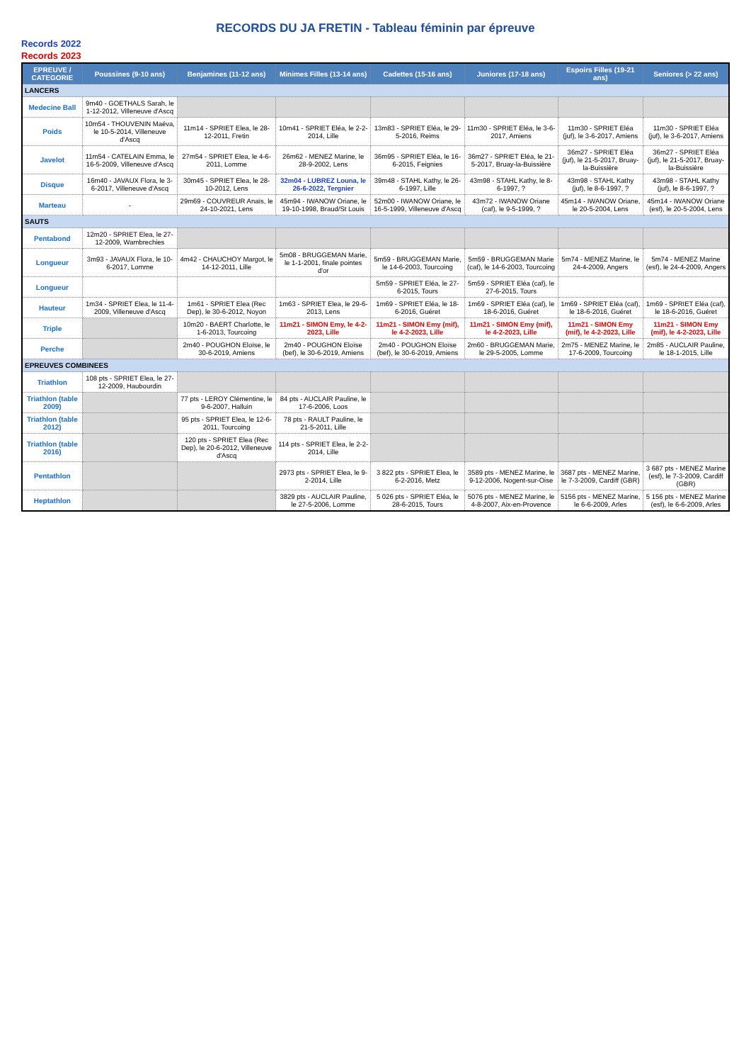RECORDS DU JA FRETIN - Tableau féminin par épreuve
Records 2022
Records 2023
| EPREUVE / CATEGORIE | Poussines (9-10 ans) | Benjamines (11-12 ans) | Minimes Filles (13-14 ans) | Cadettes (15-16 ans) | Juniores (17-18 ans) | Espoirs Filles (19-21 ans) | Seniores (> 22 ans) |
| --- | --- | --- | --- | --- | --- | --- | --- |
| LANCERS | | | | | | | |
| Medecine Ball | 9m40 - GOETHALS Sarah, le 1-12-2012, Villeneuve d'Ascq | | | | | | |
| Poids | 10m54 - THOUVENIN Maéva, le 10-5-2014, Villeneuve d'Ascq | 11m14 - SPRIET Elea, le 28-12-2011, Fretin | 10m41 - SPRIET Eléa, le 2-2-2014, Lille | 13m83 - SPRIET Eléa, le 29-5-2016, Reims | 11m30 - SPRIET Eléa, le 3-6-2017, Amiens | 11m30 - SPRIET Eléa (juf), le 3-6-2017, Amiens | 11m30 - SPRIET Eléa (juf), le 3-6-2017, Amiens |
| Javelot | 11m54 - CATELAIN Emma, le 16-5-2009, Villeneuve d'Ascq | 27m54 - SPRIET Elea, le 4-6-2011, Lomme | 26m62 - MENEZ Marine, le 28-9-2002, Lens | 36m95 - SPRIET Eléa, le 16-6-2015, Feignies | 36m27 - SPRIET Eléa, le 21-5-2017, Bruay-la-Buissière | 36m27 - SPRIET Eléa (juf), le 21-5-2017, Bruay-la-Buissière | 36m27 - SPRIET Eléa (juf), le 21-5-2017, Bruay-la-Buissière |
| Disque | 16m40 - JAVAUX Flora, le 3-6-2017, Villeneuve d'Ascq | 30m45 - SPRIET Elea, le 28-10-2012, Lens | 32m04 - LUBREZ Louna, le 26-6-2022, Tergnier | 39m48 - STAHL Kathy, le 26-6-1997, Lille | 43m98 - STAHL Kathy, le 8-6-1997, ? | 43m98 - STAHL Kathy (juf), le 8-6-1997, ? | 43m98 - STAHL Kathy (juf), le 8-6-1997, ? |
| Marteau | - | 29m69 - COUVREUR Anaïs, le 24-10-2021, Lens | 45m94 - IWANOW Oriane, le 19-10-1998, Braud/St Louis | 52m00 - IWANOW Oriane, le 16-5-1999, Villeneuve d'Ascq | 43m72 - IWANOW Oriane (caf), le 9-5-1999, ? | 45m14 - IWANOW Oriane, le 20-5-2004, Lens | 45m14 - IWANOW Oriane (esf), le 20-5-2004, Lens |
| SAUTS | | | | | | | |
| Pentabond | 12m20 - SPRIET Elea, le 27-12-2009, Wambrechies | | | | | | |
| Longueur | 3m93 - JAVAUX Flora, le 10-6-2017, Lomme | 4m42 - CHAUCHOY Margot, le 14-12-2011, Lille | 5m08 - BRUGGEMAN Marie, le 1-1-2001, finale pointes d'or | 5m59 - BRUGGEMAN Marie, le 14-6-2003, Tourcoing | 5m59 - BRUGGEMAN Marie (caf), le 14-6-2003, Tourcoing | 5m74 - MENEZ Marine, le 24-4-2009, Angers | 5m74 - MENEZ Marine (esf), le 24-4-2009, Angers |
| Longueur | | | | 5m59 - SPRIET Eléa, le 27-6-2015, Tours | 5m59 - SPRIET Eléa (caf), le 27-6-2015, Tours | | |
| Hauteur | 1m34 - SPRIET Elea, le 11-4-2009, Villeneuve d'Ascq | 1m61 - SPRIET Elea (Rec Dep), le 30-6-2012, Noyon | 1m63 - SPRIET Elea, le 29-6-2013, Lens | 1m69 - SPRIET Eléa, le 18-6-2016, Guéret | 1m69 - SPRIET Eléa (caf), le 18-6-2016, Guéret | 1m69 - SPRIET Eléa (caf), le 18-6-2016, Guéret | 1m69 - SPRIET Eléa (caf), le 18-6-2016, Guéret |
| Triple | | 10m20 - BAERT Charlotte, le 1-6-2013, Tourcoing | 11m21 - SIMON Emy, le 4-2-2023, Lille | 11m21 - SIMON Emy (mif), le 4-2-2023, Lille | 11m21 - SIMON Emy (mif), le 4-2-2023, Lille | 11m21 - SIMON Emy (mif), le 4-2-2023, Lille | 11m21 - SIMON Emy (mif), le 4-2-2023, Lille |
| Perche | | 2m40 - POUGHON Eloïse, le 30-6-2019, Amiens | 2m40 - POUGHON Eloïse (bef), le 30-6-2019, Amiens | 2m40 - POUGHON Eloïse (bef), le 30-6-2019, Amiens | 2m60 - BRUGGEMAN Marie, le 29-5-2005, Lomme | 2m75 - MENEZ Marine, le 17-6-2009, Tourcoing | 2m85 - AUCLAIR Pauline, le 18-1-2015, Lille |
| EPREUVES COMBINEES | | | | | | | |
| Triathlon | 108 pts - SPRIET Elea, le 27-12-2009, Haubourdin | | | | | | |
| Triathlon (table 2009) | | 77 pts - LEROY Clémentine, le 9-6-2007, Halluin | 84 pts - AUCLAIR Pauline, le 17-6-2006, Loos | | | | |
| Triathlon (table 2012) | | 95 pts - SPRIET Elea, le 12-6-2011, Tourcoing | 78 pts - RAULT Pauline, le 21-5-2011, Lille | | | | |
| Triathlon (table 2016) | | 120 pts - SPRIET Elea (Rec Dep), le 20-6-2012, Villeneuve d'Ascq | 114 pts - SPRIET Elea, le 2-2-2014, Lille | | | | |
| Pentathlon | | | 2973 pts - SPRIET Elea, le 9-2-2014, Lille | 3 822 pts - SPRIET Elea, le 6-2-2016, Metz | 3589 pts - MENEZ Marine, le 9-12-2006, Nogent-sur-Oise | 3687 pts - MENEZ Marine, le 7-3-2009, Cardiff (GBR) | 3 687 pts - MENEZ Marine (esf), le 7-3-2009, Cardiff (GBR) |
| Heptathlon | | | 3829 pts - AUCLAIR Pauline, le 27-5-2006, Lomme | 5 026 pts - SPRIET Eléa, le 28-6-2015, Tours | 5076 pts - MENEZ Marine, le 4-8-2007, Aix-en-Provence | 5156 pts - MENEZ Marine, le 6-6-2009, Arles | 5 156 pts - MENEZ Marine (esf), le 6-6-2009, Arles |